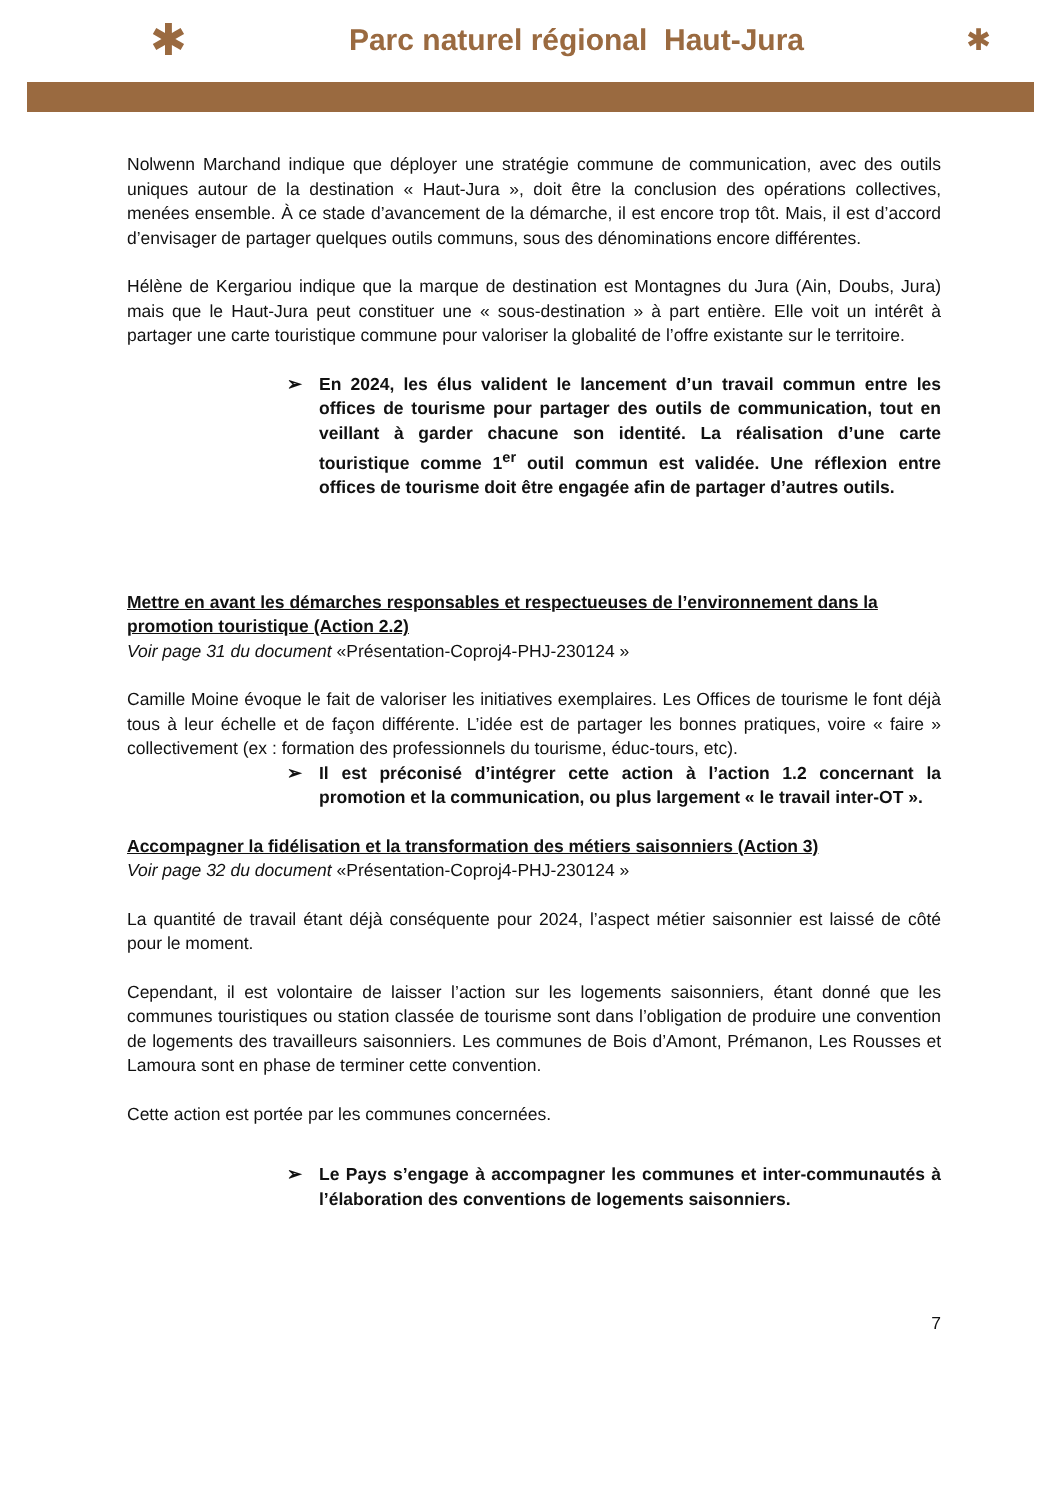✱ Parc naturel régional Haut-Jura ✱
Nolwenn Marchand indique que déployer une stratégie commune de communication, avec des outils uniques autour de la destination « Haut-Jura », doit être la conclusion des opérations collectives, menées ensemble. À ce stade d’avancement de la démarche, il est encore trop tôt. Mais, il est d’accord d’envisager de partager quelques outils communs, sous des dénominations encore différentes.
Hélène de Kergariou indique que la marque de destination est Montagnes du Jura (Ain, Doubs, Jura) mais que le Haut-Jura peut constituer une « sous-destination » à part entière. Elle voit un intérêt à partager une carte touristique commune pour valoriser la globalité de l’offre existante sur le territoire.
➢ En 2024, les élus valident le lancement d’un travail commun entre les offices de tourisme pour partager des outils de communication, tout en veillant à garder chacune son identité. La réalisation d’une carte touristique comme 1<sup>er</sup> outil commun est validée. Une réflexion entre offices de tourisme doit être engagée afin de partager d’autres outils.
Mettre en avant les démarches responsables et respectueuses de l’environnement dans la promotion touristique (Action 2.2)
Voir page 31 du document «Présentation-Coproj4-PHJ-230124 »
Camille Moine évoque le fait de valoriser les initiatives exemplaires. Les Offices de tourisme le font déjà tous à leur échelle et de façon différente. L’idée est de partager les bonnes pratiques, voire « faire » collectivement (ex : formation des professionnels du tourisme, éduc-tours, etc).
➢ Il est préconisé d’intégrer cette action à l’action 1.2 concernant la promotion et la communication, ou plus largement « le travail inter-OT ».
Accompagner la fidélisation et la transformation des métiers saisonniers (Action 3)
Voir page 32 du document «Présentation-Coproj4-PHJ-230124 »
La quantité de travail étant déjà conséquente pour 2024, l’aspect métier saisonnier est laissé de côté pour le moment.
Cependant, il est volontaire de laisser l’action sur les logements saisonniers, étant donné que les communes touristiques ou station classée de tourisme sont dans l’obligation de produire une convention de logements des travailleurs saisonniers. Les communes de Bois d’Amont, Prémanon, Les Rousses et Lamoura sont en phase de terminer cette convention.
Cette action est portée par les communes concernées.
➢ Le Pays s’engage à accompagner les communes et inter-communautés à l’élaboration des conventions de logements saisonniers.
7